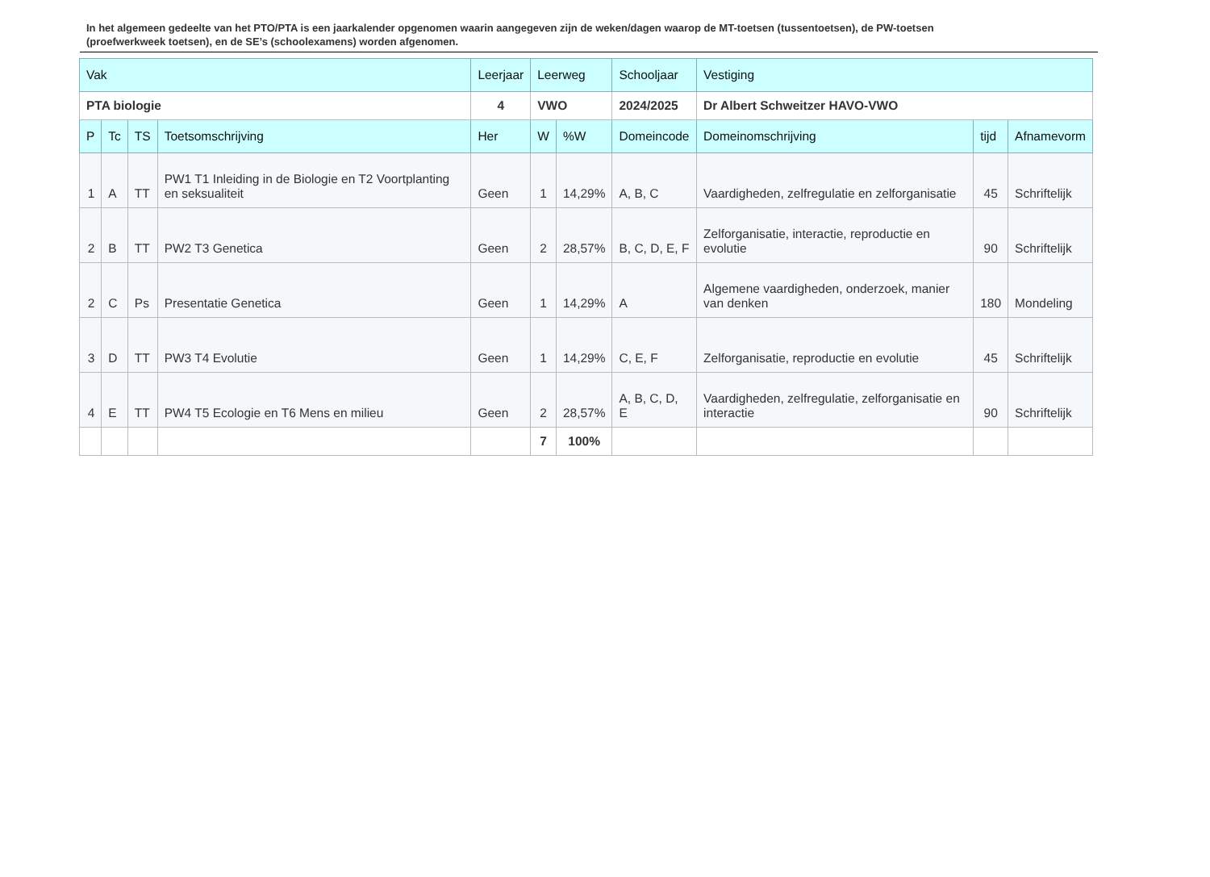In het algemeen gedeelte van het PTO/PTA is een jaarkalender opgenomen waarin aangegeven zijn de weken/dagen waarop de MT-toetsen (tussentoetsen), de PW-toetsen (proefwerkweek toetsen), en de SE’s (schoolexamens) worden afgenomen.
| Vak | | | | Leerjaar | Leerweg | | Schooljaar | Vestiging | | |
| PTA biologie | | | | 4 | VWO | | 2024/2025 | Dr Albert Schweitzer HAVO-VWO | | |
| P | Tc | TS | Toetsomschrijving | Her | W | %W | Domeincode | Domeinomschrijving | tijd | Afnamevorm |
| 1 | A | TT | PW1 T1 Inleiding in de Biologie en T2 Voortplanting en seksualiteit | Geen | 1 | 14,29% | A, B, C | Vaardigheden, zelfregulatie en zelforganisatie | 45 | Schriftelijk |
| 2 | B | TT | PW2 T3 Genetica | Geen | 2 | 28,57% | B, C, D, E, F | Zelforganisatie, interactie, reproductie en evolutie | 90 | Schriftelijk |
| 2 | C | Ps | Presentatie Genetica | Geen | 1 | 14,29% | A | Algemene vaardigheden, onderzoek, manier van denken | 180 | Mondeling |
| 3 | D | TT | PW3 T4 Evolutie | Geen | 1 | 14,29% | C, E, F | Zelforganisatie, reproductie en evolutie | 45 | Schriftelijk |
| 4 | E | TT | PW4 T5 Ecologie en T6 Mens en milieu | Geen | 2 | 28,57% | A, B, C, D, E | Vaardigheden, zelfregulatie, zelforganisatie en interactie | 90 | Schriftelijk |
| | | | | | 7 | 100% | | | | |